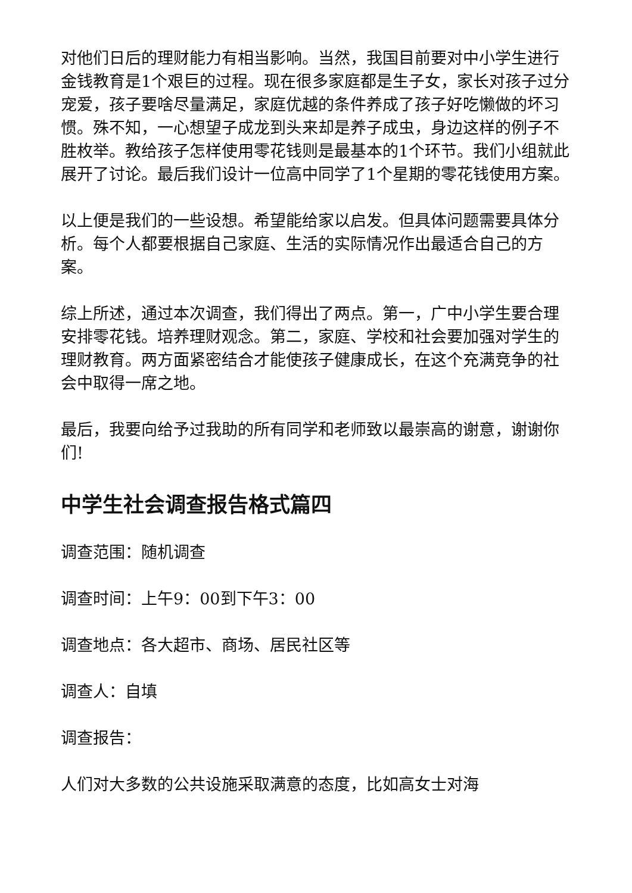对他们日后的理财能力有相当影响。当然，我国目前要对中小学生进行金钱教育是1个艰巨的过程。现在很多家庭都是生子女，家长对孩子过分宠爱，孩子要啥尽量满足，家庭优越的条件养成了孩子好吃懒做的坏习惯。殊不知，一心想望子成龙到头来却是养子成虫，身边这样的例子不胜枚举。教给孩子怎样使用零花钱则是最基本的1个环节。我们小组就此展开了讨论。最后我们设计一位高中同学了1个星期的零花钱使用方案。
以上便是我们的一些设想。希望能给家以启发。但具体问题需要具体分析。每个人都要根据自己家庭、生活的实际情况作出最适合自己的方案。
综上所述，通过本次调查，我们得出了两点。第一，广中小学生要合理安排零花钱。培养理财观念。第二，家庭、学校和社会要加强对学生的理财教育。两方面紧密结合才能使孩子健康成长，在这个充满竞争的社会中取得一席之地。
最后，我要向给予过我助的所有同学和老师致以最崇高的谢意，谢谢你们!
中学生社会调查报告格式篇四
调查范围：随机调查
调查时间：上午9：00到下午3：00
调查地点：各大超市、商场、居民社区等
调查人：自填
调查报告：
人们对大多数的公共设施采取满意的态度，比如高女士对海